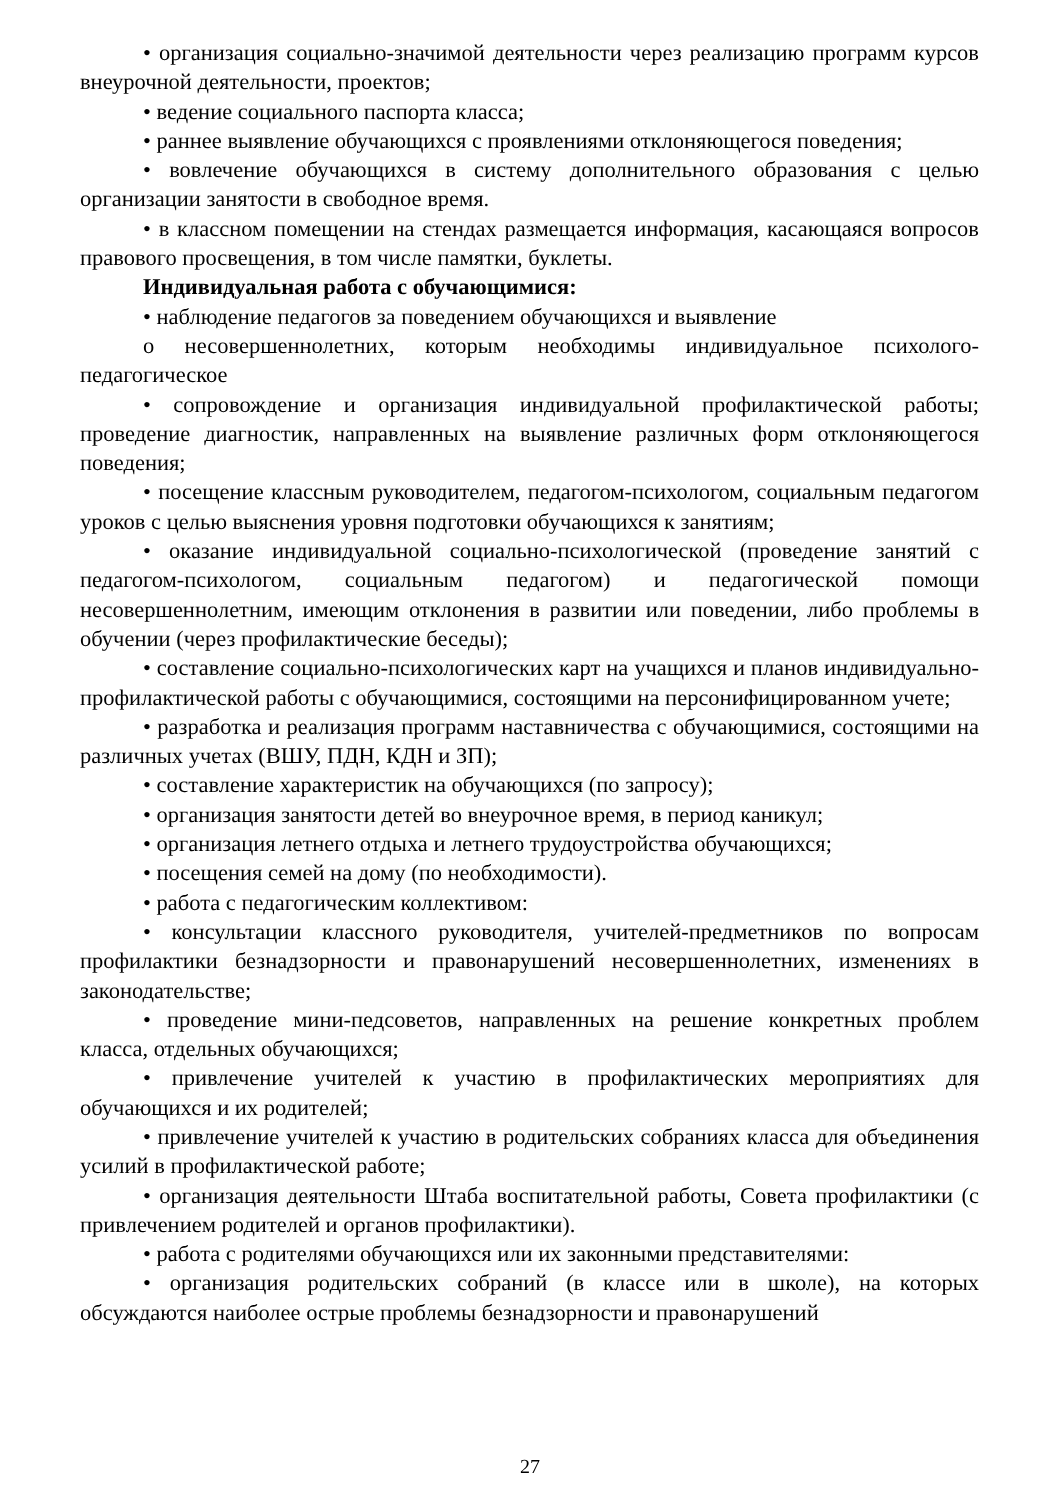• организация социально-значимой деятельности через реализацию программ курсов внеурочной деятельности, проектов;
• ведение социального паспорта класса;
• раннее выявление обучающихся с проявлениями отклоняющегося поведения;
• вовлечение обучающихся в систему дополнительного образования с целью организации занятости в свободное время.
• в классном помещении на стендах размещается информация, касающаяся вопросов правового просвещения, в том числе памятки, буклеты.
Индивидуальная работа с обучающимися:
• наблюдение педагогов за поведением обучающихся и выявление
o несовершеннолетних, которым необходимы индивидуальное психолого-педагогическое
• сопровождение и организация индивидуальной профилактической работы; проведение диагностик, направленных на выявление различных форм отклоняющегося поведения;
• посещение классным руководителем, педагогом-психологом, социальным педагогом уроков с целью выяснения уровня подготовки обучающихся к занятиям;
• оказание индивидуальной социально-психологической (проведение занятий с педагогом-психологом, социальным педагогом) и педагогической помощи несовершеннолетним, имеющим отклонения в развитии или поведении, либо проблемы в обучении (через профилактические беседы);
• составление социально-психологических карт на учащихся и планов индивидуально- профилактической работы с обучающимися, состоящими на персонифицированном учете;
• разработка и реализация программ наставничества с обучающимися, состоящими на различных учетах (ВШУ, ПДН, КДН и ЗП);
• составление характеристик на обучающихся (по запросу);
• организация занятости детей во внеурочное время, в период каникул;
• организация летнего отдыха и летнего трудоустройства обучающихся;
• посещения семей на дому (по необходимости).
• работа с педагогическим коллективом:
• консультации классного руководителя, учителей-предметников по вопросам профилактики безнадзорности и правонарушений несовершеннолетних, изменениях в законодательстве;
• проведение мини-педсоветов, направленных на решение конкретных проблем класса, отдельных обучающихся;
• привлечение учителей к участию в профилактических мероприятиях для обучающихся и их родителей;
• привлечение учителей к участию в родительских собраниях класса для объединения усилий в профилактической работе;
• организация деятельности Штаба воспитательной работы, Совета профилактики (с привлечением родителей и органов профилактики).
• работа с родителями обучающихся или их законными представителями:
• организация родительских собраний (в классе или в школе), на которых обсуждаются наиболее острые проблемы безнадзорности и правонарушений
27